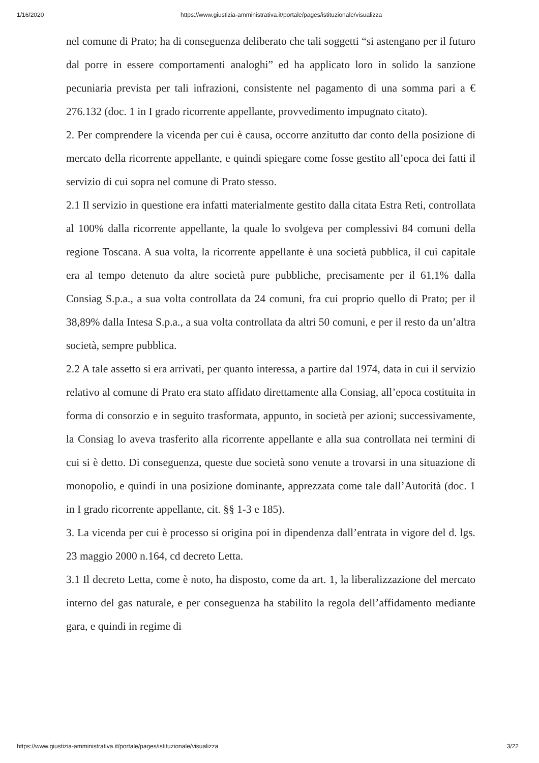1/16/2020 https://www.giustizia-amministrativa.it/portale/pages/istituzionale/visualizza
nel comune di Prato; ha di conseguenza deliberato che tali soggetti “si astengano per il futuro dal porre in essere comportamenti analoghi” ed ha applicato loro in solido la sanzione pecuniaria prevista per tali infrazioni, consistente nel pagamento di una somma pari a € 276.132 (doc. 1 in I grado ricorrente appellante, provvedimento impugnato citato).
2. Per comprendere la vicenda per cui è causa, occorre anzitutto dar conto della posizione di mercato della ricorrente appellante, e quindi spiegare come fosse gestito all’epoca dei fatti il servizio di cui sopra nel comune di Prato stesso.
2.1 Il servizio in questione era infatti materialmente gestito dalla citata Estra Reti, controllata al 100% dalla ricorrente appellante, la quale lo svolgeva per complessivi 84 comuni della regione Toscana. A sua volta, la ricorrente appellante è una società pubblica, il cui capitale era al tempo detenuto da altre società pure pubbliche, precisamente per il 61,1% dalla Consiag S.p.a., a sua volta controllata da 24 comuni, fra cui proprio quello di Prato; per il 38,89% dalla Intesa S.p.a., a sua volta controllata da altri 50 comuni, e per il resto da un’altra società, sempre pubblica.
2.2 A tale assetto si era arrivati, per quanto interessa, a partire dal 1974, data in cui il servizio relativo al comune di Prato era stato affidato direttamente alla Consiag, all’epoca costituita in forma di consorzio e in seguito trasformata, appunto, in società per azioni; successivamente, la Consiag lo aveva trasferito alla ricorrente appellante e alla sua controllata nei termini di cui si è detto. Di conseguenza, queste due società sono venute a trovarsi in una situazione di monopolio, e quindi in una posizione dominante, apprezzata come tale dall’Autorità (doc. 1 in I grado ricorrente appellante, cit. §§ 1-3 e 185).
3. La vicenda per cui è processo si origina poi in dipendenza dall’entrata in vigore del d. lgs. 23 maggio 2000 n.164, cd decreto Letta.
3.1 Il decreto Letta, come è noto, ha disposto, come da art. 1, la liberalizzazione del mercato interno del gas naturale, e per conseguenza ha stabilito la regola dell’affidamento mediante gara, e quindi in regime di
https://www.giustizia-amministrativa.it/portale/pages/istituzionale/visualizza 3/22